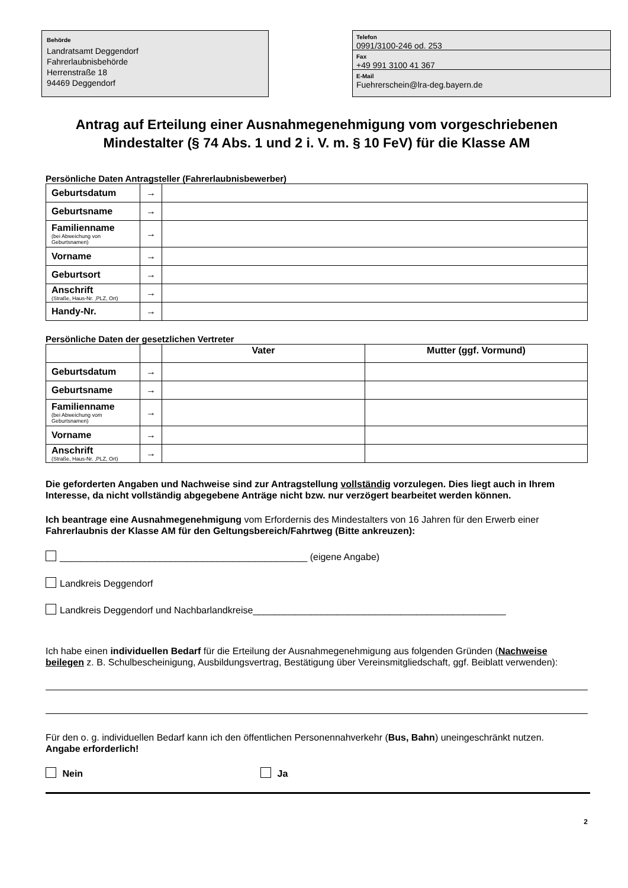Behörde
Landratsamt Deggendorf
Fahrerlaubnisbehörde
Herrenstraße 18
94469 Deggendorf
Telefon
0991/3100-246 od. 253
Fax
+49 991 3100 41 367
E-Mail
Fuehrerschein@lra-deg.bayern.de
Antrag auf Erteilung einer Ausnahmegenehmigung vom vorgeschriebenen Mindestalter (§ 74 Abs. 1 und 2 i. V. m. § 10 FeV) für die Klasse AM
Persönliche Daten Antragsteller (Fahrerlaubnisbewerber)
| Geburtsdatum | → | |
| Geburtsname | → | |
| Familienname (bei Abweichung von Geburtsnamen) | → | |
| Vorname | → | |
| Geburtsort | → | |
| Anschrift (Straße, Haus-Nr. ,PLZ, Ort) | → | |
| Handy-Nr. | → | |
Persönliche Daten der gesetzlichen Vertreter
| | | Vater | Mutter (ggf. Vormund) |
| Geburtsdatum | → | | |
| Geburtsname | → | | |
| Familienname (bei Abweichung vom Geburtsnamen) | → | | |
| Vorname | → | | |
| Anschrift (Straße, Haus-Nr. ,PLZ, Ort) | → | | |
Die geforderten Angaben und Nachweise sind zur Antragstellung vollständig vorzulegen. Dies liegt auch in Ihrem Interesse, da nicht vollständig abgegebene Anträge nicht bzw. nur verzögert bearbeitet werden können.
Ich beantrage eine Ausnahmegenehmigung vom Erfordernis des Mindestalters von 16 Jahren für den Erwerb einer Fahrerlaubnis der Klasse AM für den Geltungsbereich/Fahrtweg (Bitte ankreuzen):
_______________________________________________ (eigene Angabe)
Landkreis Deggendorf
Landkreis Deggendorf und Nachbarlandkreise________________________________________________
Ich habe einen individuellen Bedarf für die Erteilung der Ausnahmegenehmigung aus folgenden Gründen (Nachweise beilegen z. B. Schulbescheinigung, Ausbildungsvertrag, Bestätigung über Vereinsmitgliedschaft, ggf. Beiblatt verwenden):
Für den o. g. individuellen Bedarf kann ich den öffentlichen Personennahverkehr (Bus, Bahn) uneingeschränkt nutzen. Angabe erforderlich!
Nein Ja
2